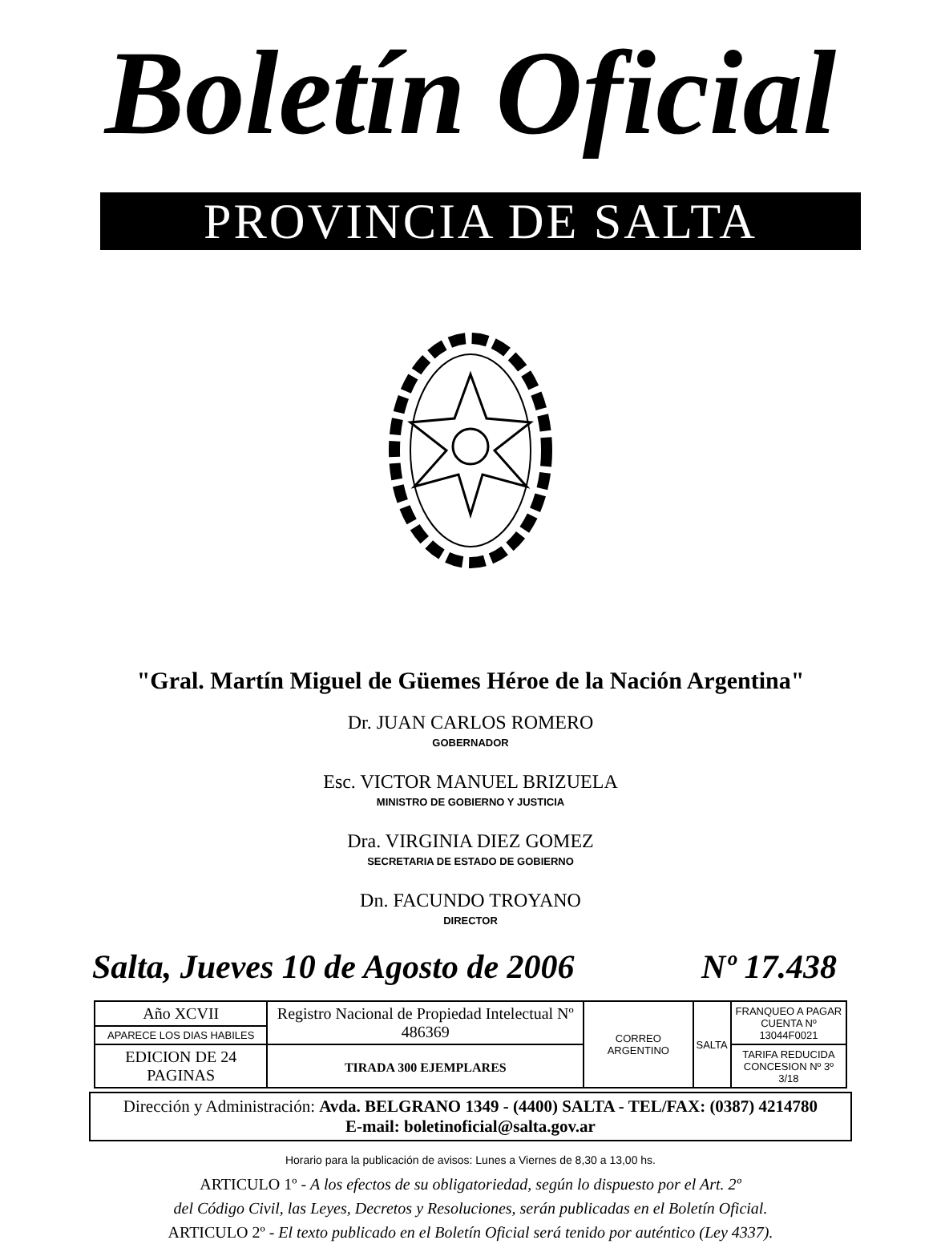Boletín Oficial
PROVINCIA DE SALTA
"Gral. Martín Miguel de Güemes Héroe de la Nación Argentina"
Dr. JUAN CARLOS ROMERO
GOBERNADOR
Esc. VICTOR MANUEL BRIZUELA
MINISTRO DE GOBIERNO Y JUSTICIA
Dra. VIRGINIA DIEZ GOMEZ
SECRETARIA DE ESTADO DE GOBIERNO
Dn. FACUNDO TROYANO
DIRECTOR
Salta, Jueves 10 de Agosto de 2006 Nº 17.438
| Año XCVII | Registro Nacional de Propiedad Intelectual Nº 486369 | CORREO ARGENTINO | SALTA | FRANQUEO A PAGAR CUENTA Nº 13044F0021 |
| APARECE LOS DIAS HABILES | | | | |
| EDICION DE 24 PAGINAS | TIRADA 300 EJEMPLARES | | | TARIFA REDUCIDA CONCESION Nº 3º 3/18 |
Dirección y Administración: Avda. BELGRANO 1349 - (4400) SALTA - TEL/FAX: (0387) 4214780
E-mail: boletinoficial@salta.gov.ar
Horario para la publicación de avisos: Lunes a Viernes de 8,30 a 13,00 hs.
ARTICULO 1º - A los efectos de su obligatoriedad, según lo dispuesto por el Art. 2º
del Código Civil, las Leyes, Decretos y Resoluciones, serán publicadas en el Boletín Oficial.
ARTICULO 2º - El texto publicado en el Boletín Oficial será tenido por auténtico (Ley 4337).